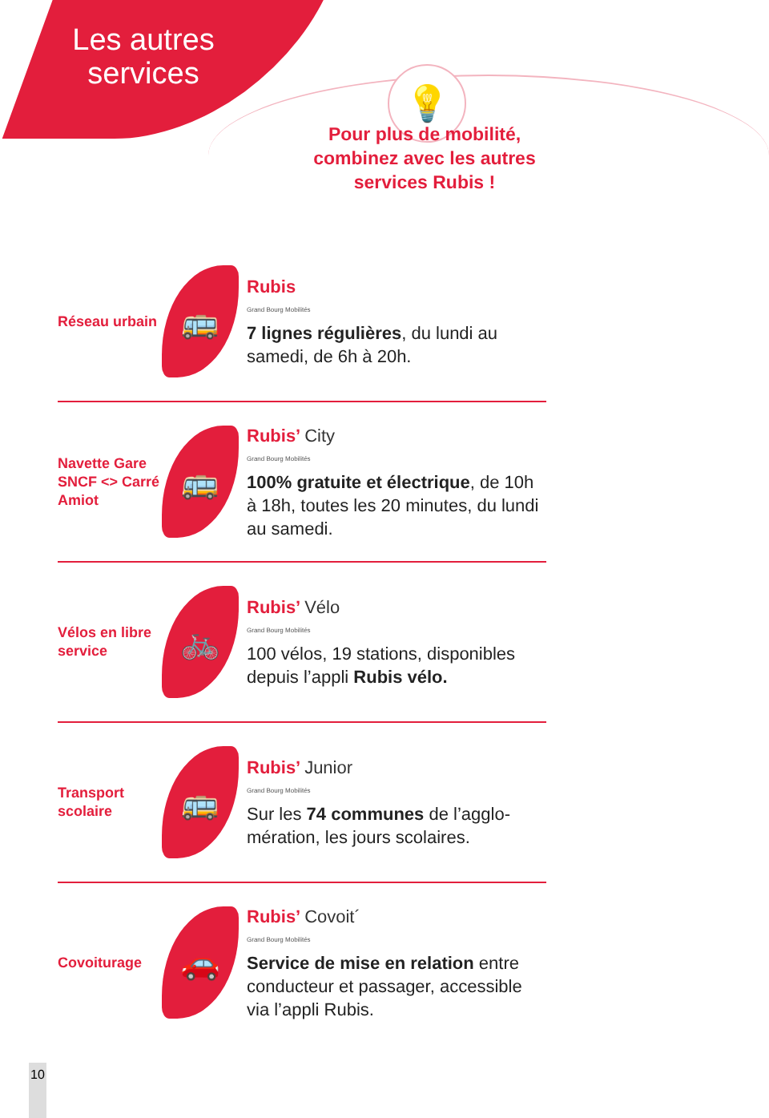💡
Les autres services
Pour plus de mobilité, combinez avec les autres services Rubis !
Réseau urbain
🚌
Rubis
Grand Bourg Mobilités
7 lignes régulières, du lundi au samedi, de 6h à 20h.
Navette Gare SNCF <> Carré Amiot
🚌
Rubis’ City
Grand Bourg Mobilités
100% gratuite et électrique, de 10h à 18h, toutes les 20 minutes, du lundi au samedi.
Vélos en libre service
🚲
Rubis’ Vélo
Grand Bourg Mobilités
100 vélos, 19 stations, disponibles depuis l’appli Rubis vélo.
Transport scolaire
🚌
Rubis’ Junior
Grand Bourg Mobilités
Sur les 74 communes de l’agglo-mération, les jours scolaires.
Covoiturage
🚗
Rubis’ Covoit´
Grand Bourg Mobilités
Service de mise en relation entre conducteur et passager, accessible via l’appli Rubis.
10